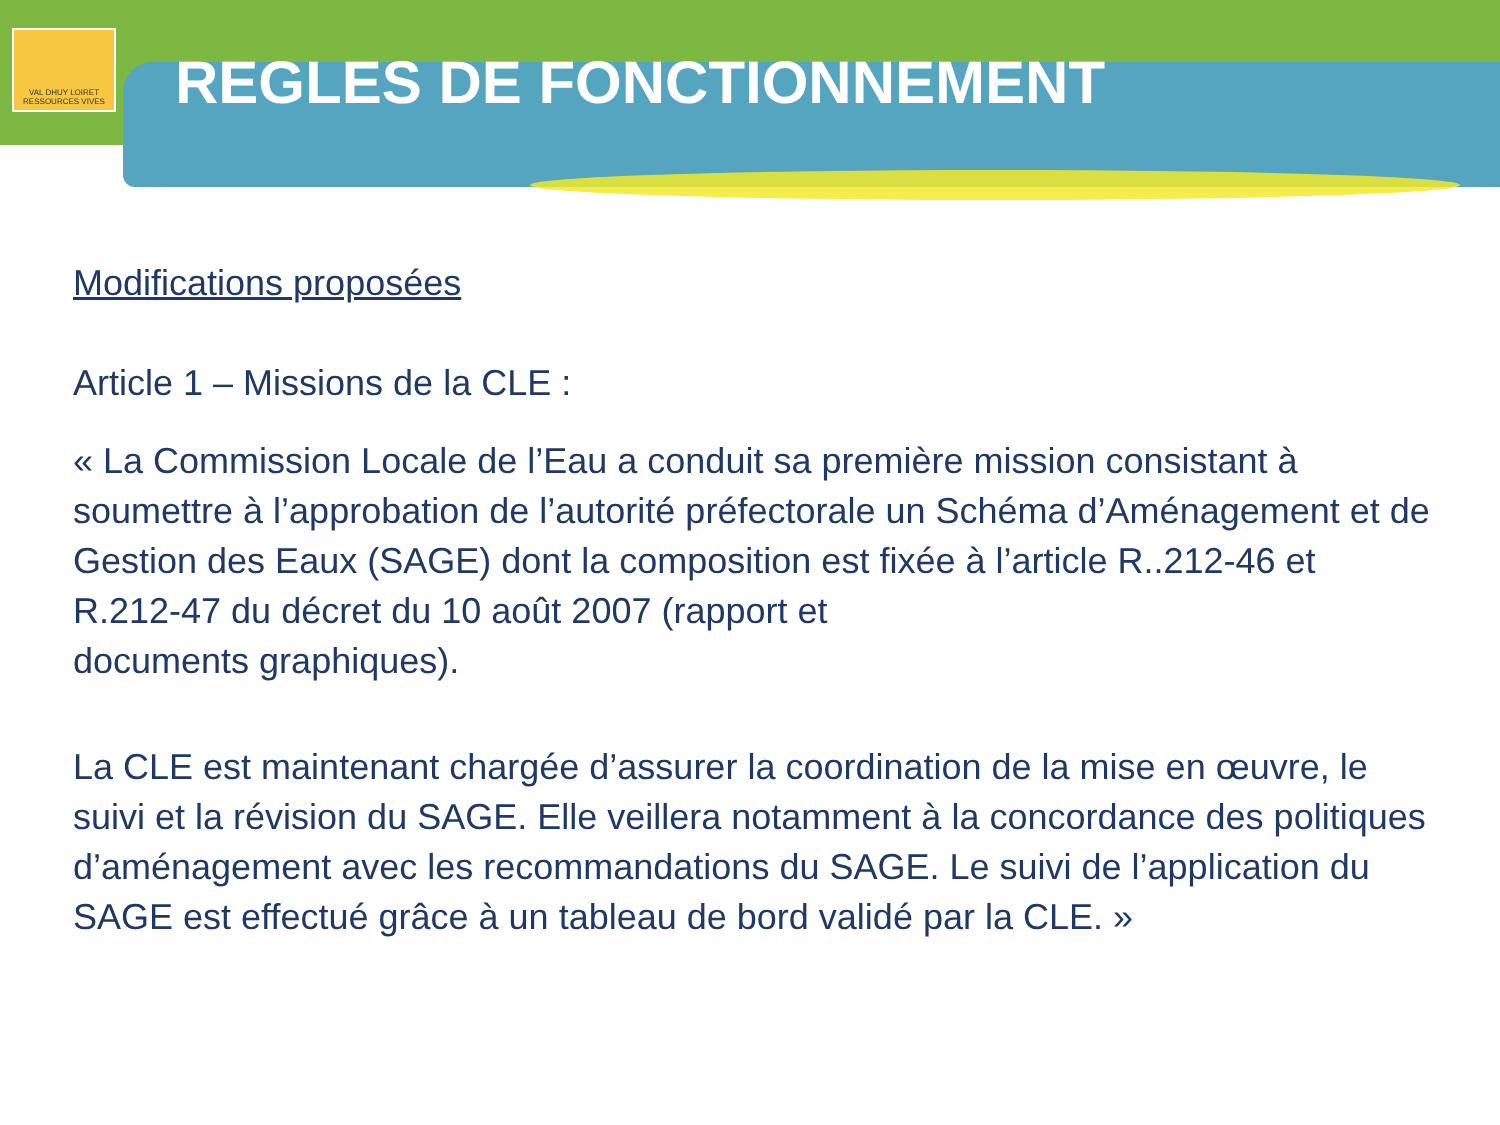VAL DHUY LOIRET
RESSOURCES VIVES
REGLES DE FONCTIONNEMENT
Modifications proposées
Article 1 – Missions de la CLE :
« La Commission Locale de l’Eau a conduit sa première mission consistant à soumettre à l’approbation de l’autorité préfectorale un Schéma d’Aménagement et de Gestion des Eaux (SAGE) dont la composition est fixée à l’article R..212-46 et R.212-47 du décret du 10 août 2007 (rapport et
documents graphiques).
La CLE est maintenant chargée d’assurer la coordination de la mise en œuvre, le suivi et la révision du SAGE. Elle veillera notamment à la concordance des politiques d’aménagement avec les recommandations du SAGE. Le suivi de l’application du SAGE est effectué grâce à un tableau de bord validé par la CLE. »